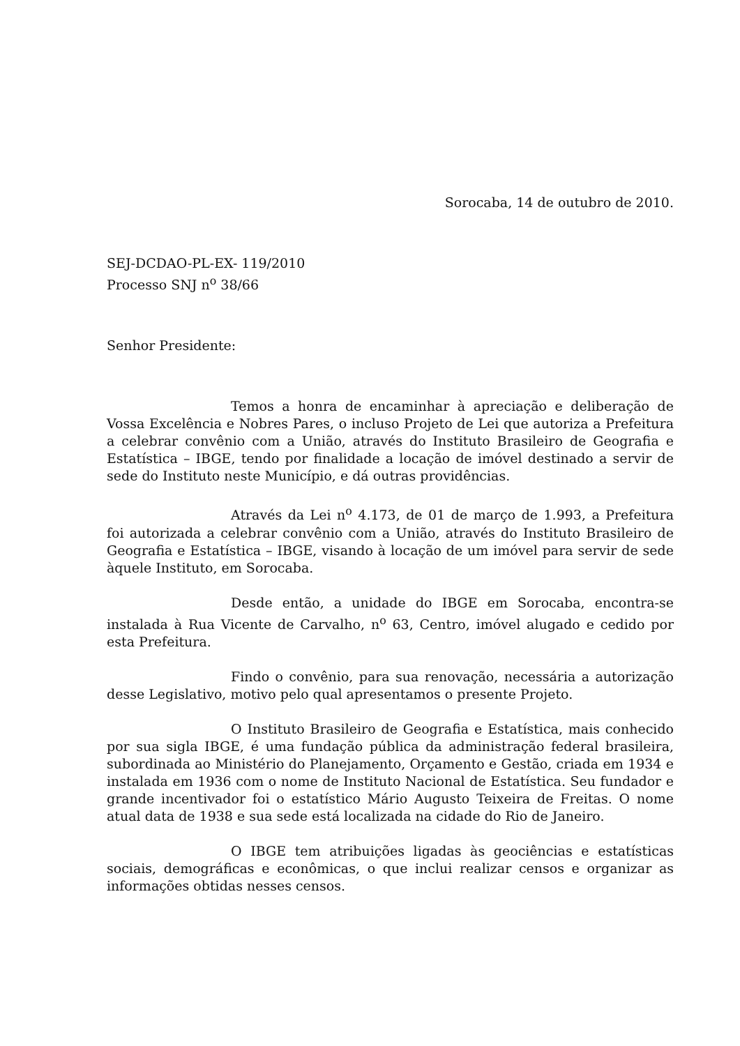Sorocaba, 14 de outubro de 2010.
SEJ-DCDAO-PL-EX- 119/2010
Processo SNJ n<sup>o</sup> 38/66
Senhor Presidente:
Temos a honra de encaminhar à apreciação e deliberação de Vossa Excelência e Nobres Pares, o incluso Projeto de Lei que autoriza a Prefeitura a celebrar convênio com a União, através do Instituto Brasileiro de Geografia e Estatística – IBGE, tendo por finalidade a locação de imóvel destinado a servir de sede do Instituto neste Município, e dá outras providências.
Através da Lei n<sup>o</sup> 4.173, de 01 de março de 1.993, a Prefeitura foi autorizada a celebrar convênio com a União, através do Instituto Brasileiro de Geografia e Estatística – IBGE, visando à locação de um imóvel para servir de sede àquele Instituto, em Sorocaba.
Desde então, a unidade do IBGE em Sorocaba, encontra-se instalada à Rua Vicente de Carvalho, n<sup>o</sup> 63, Centro, imóvel alugado e cedido por esta Prefeitura.
Findo o convênio, para sua renovação, necessária a autorização desse Legislativo, motivo pelo qual apresentamos o presente Projeto.
O Instituto Brasileiro de Geografia e Estatística, mais conhecido por sua sigla IBGE, é uma fundação pública da administração federal brasileira, subordinada ao Ministério do Planejamento, Orçamento e Gestão, criada em 1934 e instalada em 1936 com o nome de Instituto Nacional de Estatística. Seu fundador e grande incentivador foi o estatístico Mário Augusto Teixeira de Freitas. O nome atual data de 1938 e sua sede está localizada na cidade do Rio de Janeiro.
O IBGE tem atribuições ligadas às geociências e estatísticas sociais, demográficas e econômicas, o que inclui realizar censos e organizar as informações obtidas nesses censos.